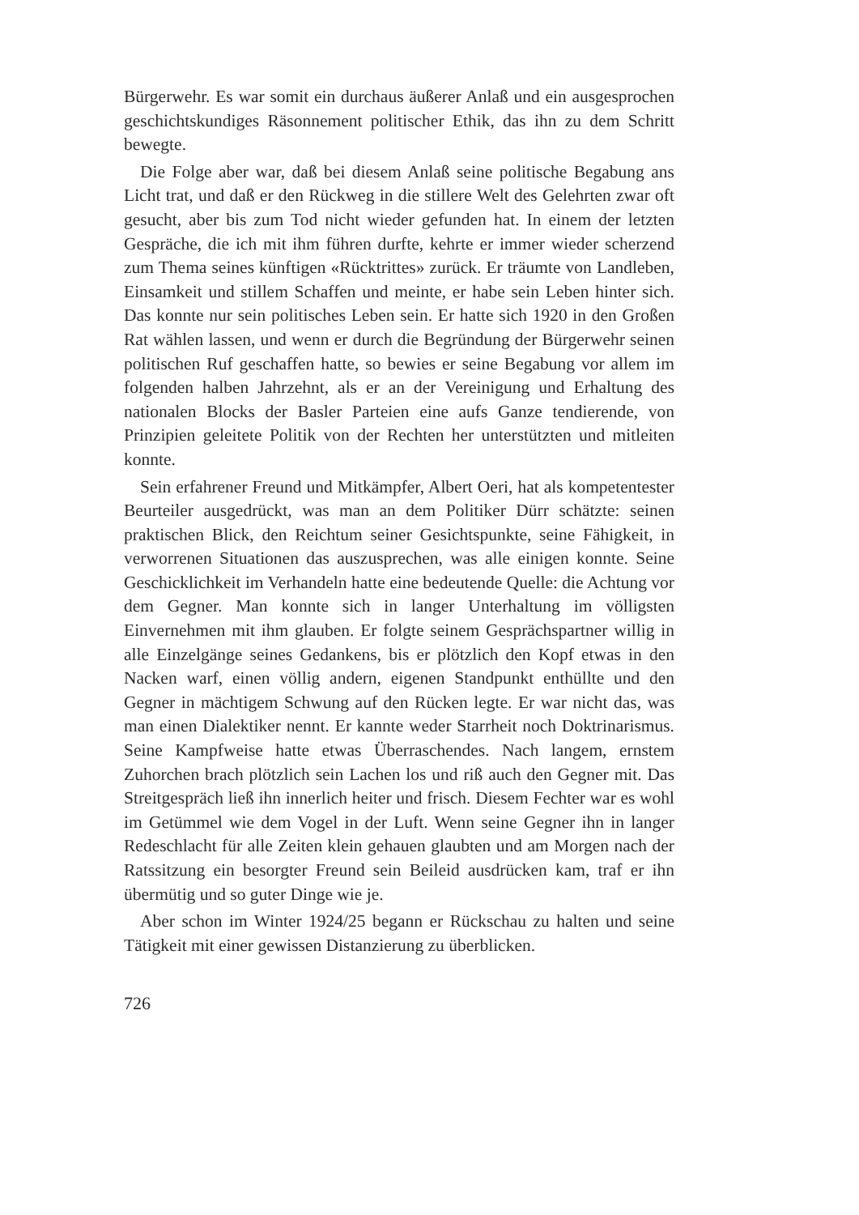Bürgerwehr. Es war somit ein durchaus äußerer Anlaß und ein ausgesprochen geschichtskundiges Räsonnement politischer Ethik, das ihn zu dem Schritt bewegte.
Die Folge aber war, daß bei diesem Anlaß seine politische Begabung ans Licht trat, und daß er den Rückweg in die stillere Welt des Gelehrten zwar oft gesucht, aber bis zum Tod nicht wieder gefunden hat. In einem der letzten Gespräche, die ich mit ihm führen durfte, kehrte er immer wieder scherzend zum Thema seines künftigen «Rücktrittes» zurück. Er träumte von Landleben, Einsamkeit und stillem Schaffen und meinte, er habe sein Leben hinter sich. Das konnte nur sein politisches Leben sein. Er hatte sich 1920 in den Großen Rat wählen lassen, und wenn er durch die Begründung der Bürgerwehr seinen politischen Ruf geschaffen hatte, so bewies er seine Begabung vor allem im folgenden halben Jahrzehnt, als er an der Vereinigung und Erhaltung des nationalen Blocks der Basler Parteien eine aufs Ganze tendierende, von Prinzipien geleitete Politik von der Rechten her unterstützten und mitleiten konnte.
Sein erfahrener Freund und Mitkämpfer, Albert Oeri, hat als kompetentester Beurteiler ausgedrückt, was man an dem Politiker Dürr schätzte: seinen praktischen Blick, den Reichtum seiner Gesichtspunkte, seine Fähigkeit, in verworrenen Situationen das auszusprechen, was alle einigen konnte. Seine Geschicklichkeit im Verhandeln hatte eine bedeutende Quelle: die Achtung vor dem Gegner. Man konnte sich in langer Unterhaltung im völligsten Einvernehmen mit ihm glauben. Er folgte seinem Gesprächspartner willig in alle Einzelgänge seines Gedankens, bis er plötzlich den Kopf etwas in den Nacken warf, einen völlig andern, eigenen Standpunkt enthüllte und den Gegner in mächtigem Schwung auf den Rücken legte. Er war nicht das, was man einen Dialektiker nennt. Er kannte weder Starrheit noch Doktrinarismus. Seine Kampfweise hatte etwas Überraschendes. Nach langem, ernstem Zuhorchen brach plötzlich sein Lachen los und riß auch den Gegner mit. Das Streitgespräch ließ ihn innerlich heiter und frisch. Diesem Fechter war es wohl im Getümmel wie dem Vogel in der Luft. Wenn seine Gegner ihn in langer Redeschlacht für alle Zeiten klein gehauen glaubten und am Morgen nach der Ratssitzung ein besorgter Freund sein Beileid ausdrücken kam, traf er ihn übermütig und so guter Dinge wie je.
Aber schon im Winter 1924/25 begann er Rückschau zu halten und seine Tätigkeit mit einer gewissen Distanzierung zu überblicken.
726